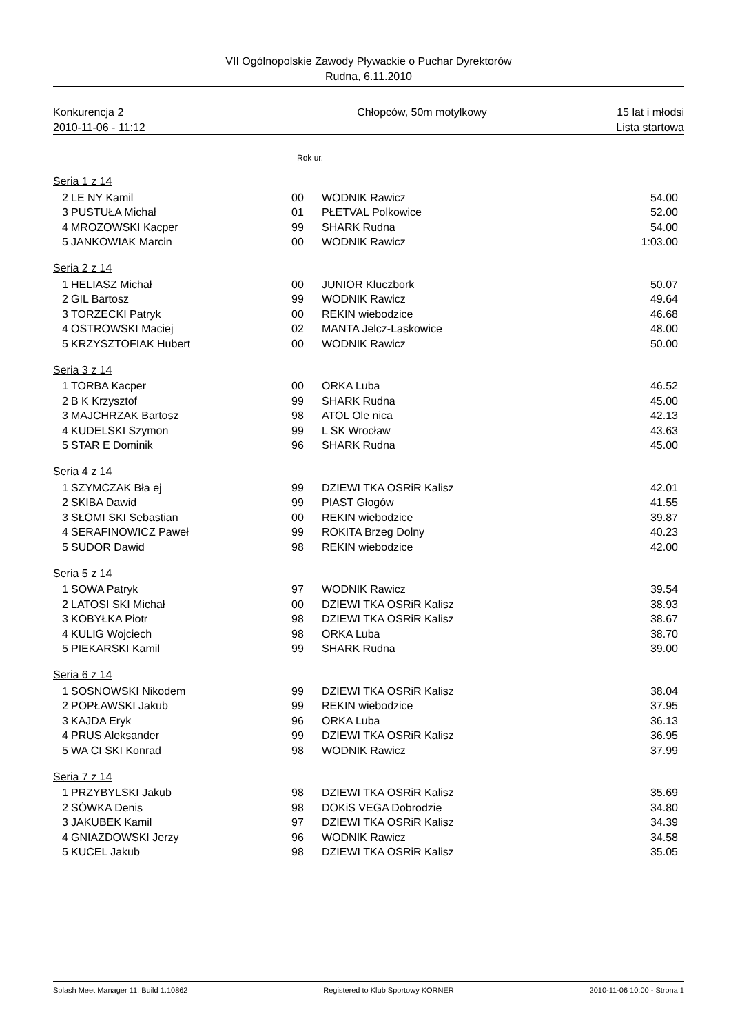VII Ogólnopolskie Zawody Pływackie o Puchar Dyrektorów
Rudna, 6.11.2010
Konkurencja 2
2010-11-06 - 11:12
Chłopców, 50m motylkowy 15 lat i młodsi
Lista startowa
Rok ur.
| Seria 1 z 14 | | | | |
| 2 | LE NY Kamil | 00 | WODNIK Rawicz | 54.00 |
| 3 | PUSTUŁA Michał | 01 | PŁETVAL Polkowice | 52.00 |
| 4 | MROZOWSKI Kacper | 99 | SHARK Rudna | 54.00 |
| 5 | JANKOWIAK Marcin | 00 | WODNIK Rawicz | 1:03.00 |
| Seria 2 z 14 | | | | |
| 1 | HELIASZ Michał | 00 | JUNIOR Kluczbork | 50.07 |
| 2 | GIL Bartosz | 99 | WODNIK Rawicz | 49.64 |
| 3 | TORZECKI Patryk | 00 | REKIN wiebodzice | 46.68 |
| 4 | OSTROWSKI Maciej | 02 | MANTA Jelcz-Laskowice | 48.00 |
| 5 | KRZYSZTOFIAK Hubert | 00 | WODNIK Rawicz | 50.00 |
| Seria 3 z 14 | | | | |
| 1 | TORBA Kacper | 00 | ORKA Luba | 46.52 |
| 2 | B K Krzysztof | 99 | SHARK Rudna | 45.00 |
| 3 | MAJCHRZAK Bartosz | 98 | ATOL Ole nica | 42.13 |
| 4 | KUDELSKI Szymon | 99 | L SK Wrocław | 43.63 |
| 5 | STAR E Dominik | 96 | SHARK Rudna | 45.00 |
| Seria 4 z 14 | | | | |
| 1 | SZYMCZAK Bła ej | 99 | DZIEWI TKA OSRiR Kalisz | 42.01 |
| 2 | SKIBA Dawid | 99 | PIAST Głogów | 41.55 |
| 3 | SŁOMI SKI Sebastian | 00 | REKIN wiebodzice | 39.87 |
| 4 | SERAFINOWICZ Paweł | 99 | ROKITA Brzeg Dolny | 40.23 |
| 5 | SUDOR Dawid | 98 | REKIN wiebodzice | 42.00 |
| Seria 5 z 14 | | | | |
| 1 | SOWA Patryk | 97 | WODNIK Rawicz | 39.54 |
| 2 | LATOSI SKI Michał | 00 | DZIEWI TKA OSRiR Kalisz | 38.93 |
| 3 | KOBYŁKA Piotr | 98 | DZIEWI TKA OSRiR Kalisz | 38.67 |
| 4 | KULIG Wojciech | 98 | ORKA Luba | 38.70 |
| 5 | PIEKARSKI Kamil | 99 | SHARK Rudna | 39.00 |
| Seria 6 z 14 | | | | |
| 1 | SOSNOWSKI Nikodem | 99 | DZIEWI TKA OSRiR Kalisz | 38.04 |
| 2 | POPŁAWSKI Jakub | 99 | REKIN wiebodzice | 37.95 |
| 3 | KAJDA Eryk | 96 | ORKA Luba | 36.13 |
| 4 | PRUS Aleksander | 99 | DZIEWI TKA OSRiR Kalisz | 36.95 |
| 5 | WA CI SKI Konrad | 98 | WODNIK Rawicz | 37.99 |
| Seria 7 z 14 | | | | |
| 1 | PRZYBYLSKI Jakub | 98 | DZIEWI TKA OSRiR Kalisz | 35.69 |
| 2 | SÓWKA Denis | 98 | DOKiS VEGA Dobrodzie | 34.80 |
| 3 | JAKUBEK Kamil | 97 | DZIEWI TKA OSRiR Kalisz | 34.39 |
| 4 | GNIAZDOWSKI Jerzy | 96 | WODNIK Rawicz | 34.58 |
| 5 | KUCEL Jakub | 98 | DZIEWI TKA OSRiR Kalisz | 35.05 |
Splash Meet Manager 11, Build 1.10862
Registered to Klub Sportowy KORNER
2010-11-06 10:00 - Strona 1